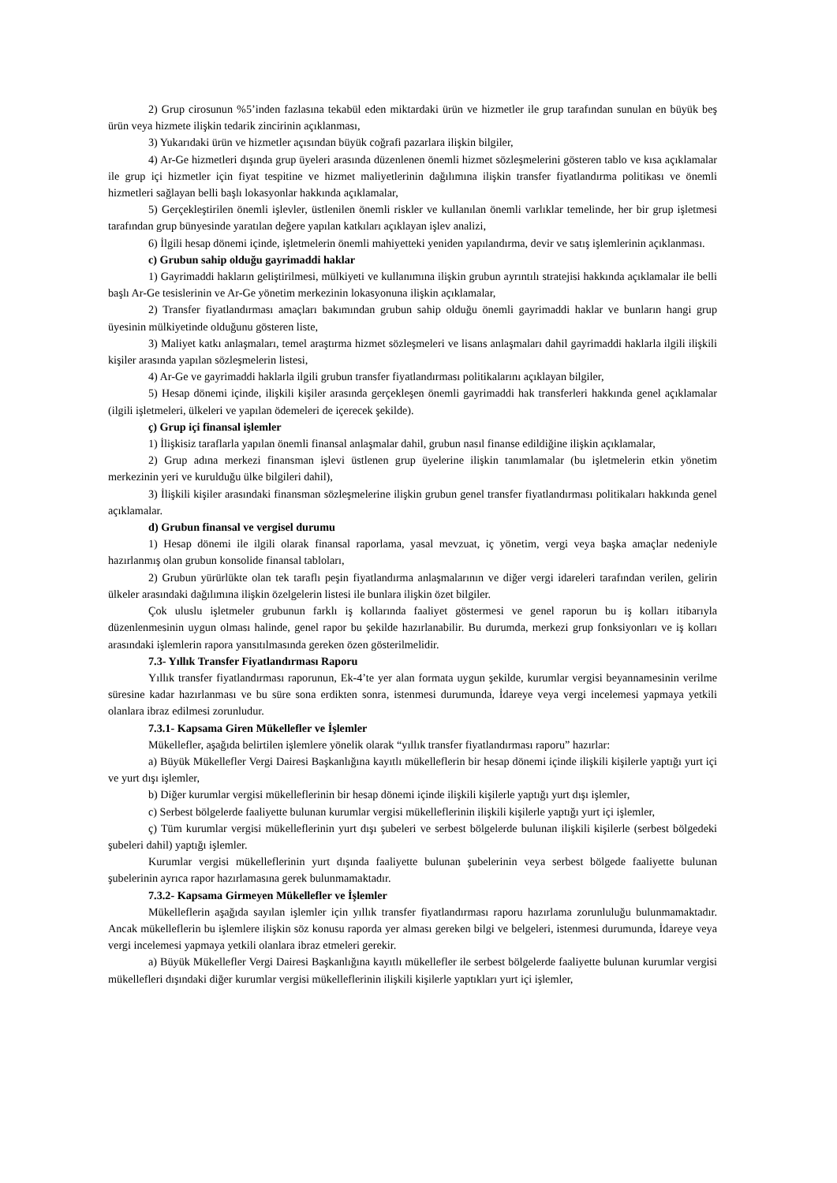2) Grup cirosunun %5’inden fazlasına tekabül eden miktardaki ürün ve hizmetler ile grup tarafından sunulan en büyük beş ürün veya hizmete ilişkin tedarik zincirinin açıklanması,
3) Yukarıdaki ürün ve hizmetler açısından büyük coğrafi pazarlara ilişkin bilgiler,
4) Ar-Ge hizmetleri dışında grup üyeleri arasında düzenlenen önemli hizmet sözleşmelerini gösteren tablo ve kısa açıklamalar ile grup içi hizmetler için fiyat tespitine ve hizmet maliyetlerinin dağılımına ilişkin transfer fiyatlandırma politikası ve önemli hizmetleri sağlayan belli başlı lokasyonlar hakkında açıklamalar,
5) Gerçekleştirilen önemli işlevler, üstlenilen önemli riskler ve kullanılan önemli varlıklar temelinde, her bir grup işletmesi tarafından grup bünyesinde yaratılan değere yapılan katkıları açıklayan işlev analizi,
6) İlgili hesap dönemi içinde, işletmelerin önemli mahiyetteki yeniden yapılandırma, devir ve satış işlemlerinin açıklanması.
c) Grubun sahip olduğu gayrimaddi haklar
1) Gayrimaddi hakların geliştirilmesi, mülkiyeti ve kullanımına ilişkin grubun ayrıntılı stratejisi hakkında açıklamalar ile belli başlı Ar-Ge tesislerinin ve Ar-Ge yönetim merkezinin lokasyonuna ilişkin açıklamalar,
2) Transfer fiyatlandırması amaçları bakımından grubun sahip olduğu önemli gayrimaddi haklar ve bunların hangi grup üyesinin mülkiyetinde olduğunu gösteren liste,
3) Maliyet katkı anlaşmaları, temel araştırma hizmet sözleşmeleri ve lisans anlaşmaları dahil gayrimaddi haklarla ilgili ilişkili kişiler arasında yapılan sözleşmelerin listesi,
4) Ar-Ge ve gayrimaddi haklarla ilgili grubun transfer fiyatlandırması politikalarını açıklayan bilgiler,
5) Hesap dönemi içinde, ilişkili kişiler arasında gerçekleşen önemli gayrimaddi hak transferleri hakkında genel açıklamalar (ilgili işletmeleri, ülkeleri ve yapılan ödemeleri de içerecek şekilde).
ç) Grup içi finansal işlemler
1) İlişkisiz taraflarla yapılan önemli finansal anlaşmalar dahil, grubun nasıl finanse edildiğine ilişkin açıklamalar,
2) Grup adına merkezi finansman işlevi üstlenen grup üyelerine ilişkin tanımlamalar (bu işletmelerin etkin yönetim merkezinin yeri ve kurulduğu ülke bilgileri dahil),
3) İlişkili kişiler arasındaki finansman sözleşmelerine ilişkin grubun genel transfer fiyatlandırması politikaları hakkında genel açıklamalar.
d) Grubun finansal ve vergisel durumu
1) Hesap dönemi ile ilgili olarak finansal raporlama, yasal mevzuat, iç yönetim, vergi veya başka amaçlar nedeniyle hazırlanmış olan grubun konsolide finansal tabloları,
2) Grubun yürürlükte olan tek taraflı peşin fiyatlandırma anlaşmalarının ve diğer vergi idareleri tarafından verilen, gelirin ülkeler arasındaki dağılımına ilişkin özelgelerin listesi ile bunlara ilişkin özet bilgiler.
Çok uluslu işletmeler grubunun farklı iş kollarında faaliyet göstermesi ve genel raporun bu iş kolları itibarıyla düzenlenmesinin uygun olması halinde, genel rapor bu şekilde hazırlanabilir. Bu durumda, merkezi grup fonksiyonları ve iş kolları arasındaki işlemlerin rapora yansıtılmasında gereken özen gösterilmelidir.
7.3- Yıllık Transfer Fiyatlandırması Raporu
Yıllık transfer fiyatlandırması raporunun, Ek-4’te yer alan formata uygun şekilde, kurumlar vergisi beyannamesinin verilme süresine kadar hazırlanması ve bu süre sona erdikten sonra, istenmesi durumunda, İdareye veya vergi incelemesi yapmaya yetkili olanlara ibraz edilmesi zorunludur.
7.3.1- Kapsama Giren Mükellefler ve İşlemler
Mükellefler, aşağıda belirtilen işlemlere yönelik olarak “yıllık transfer fiyatlandırması raporu” hazırlar:
a) Büyük Mükellefler Vergi Dairesi Başkanlığına kayıtlı mükelleflerin bir hesap dönemi içinde ilişkili kişilerle yaptığı yurt içi ve yurt dışı işlemler,
b) Diğer kurumlar vergisi mükelleflerinin bir hesap dönemi içinde ilişkili kişilerle yaptığı yurt dışı işlemler,
c) Serbest bölgelerde faaliyette bulunan kurumlar vergisi mükelleflerinin ilişkili kişilerle yaptığı yurt içi işlemler,
ç) Tüm kurumlar vergisi mükelleflerinin yurt dışı şubeleri ve serbest bölgelerde bulunan ilişkili kişilerle (serbest bölgedeki şubeleri dahil) yaptığı işlemler.
Kurumlar vergisi mükelleflerinin yurt dışında faaliyette bulunan şubelerinin veya serbest bölgede faaliyette bulunan şubelerinin ayrıca rapor hazırlamasına gerek bulunmamaktadır.
7.3.2- Kapsama Girmeyen Mükellefler ve İşlemler
Mükelleflerin aşağıda sayılan işlemler için yıllık transfer fiyatlandırması raporu hazırlama zorunluluğu bulunmamaktadır. Ancak mükelleflerin bu işlemlere ilişkin söz konusu raporda yer alması gereken bilgi ve belgeleri, istenmesi durumunda, İdareye veya vergi incelemesi yapmaya yetkili olanlara ibraz etmeleri gerekir.
a) Büyük Mükellefler Vergi Dairesi Başkanlığına kayıtlı mükellefler ile serbest bölgelerde faaliyette bulunan kurumlar vergisi mükellefleri dışındaki diğer kurumlar vergisi mükelleflerinin ilişkili kişilerle yaptıkları yurt içi işlemler,